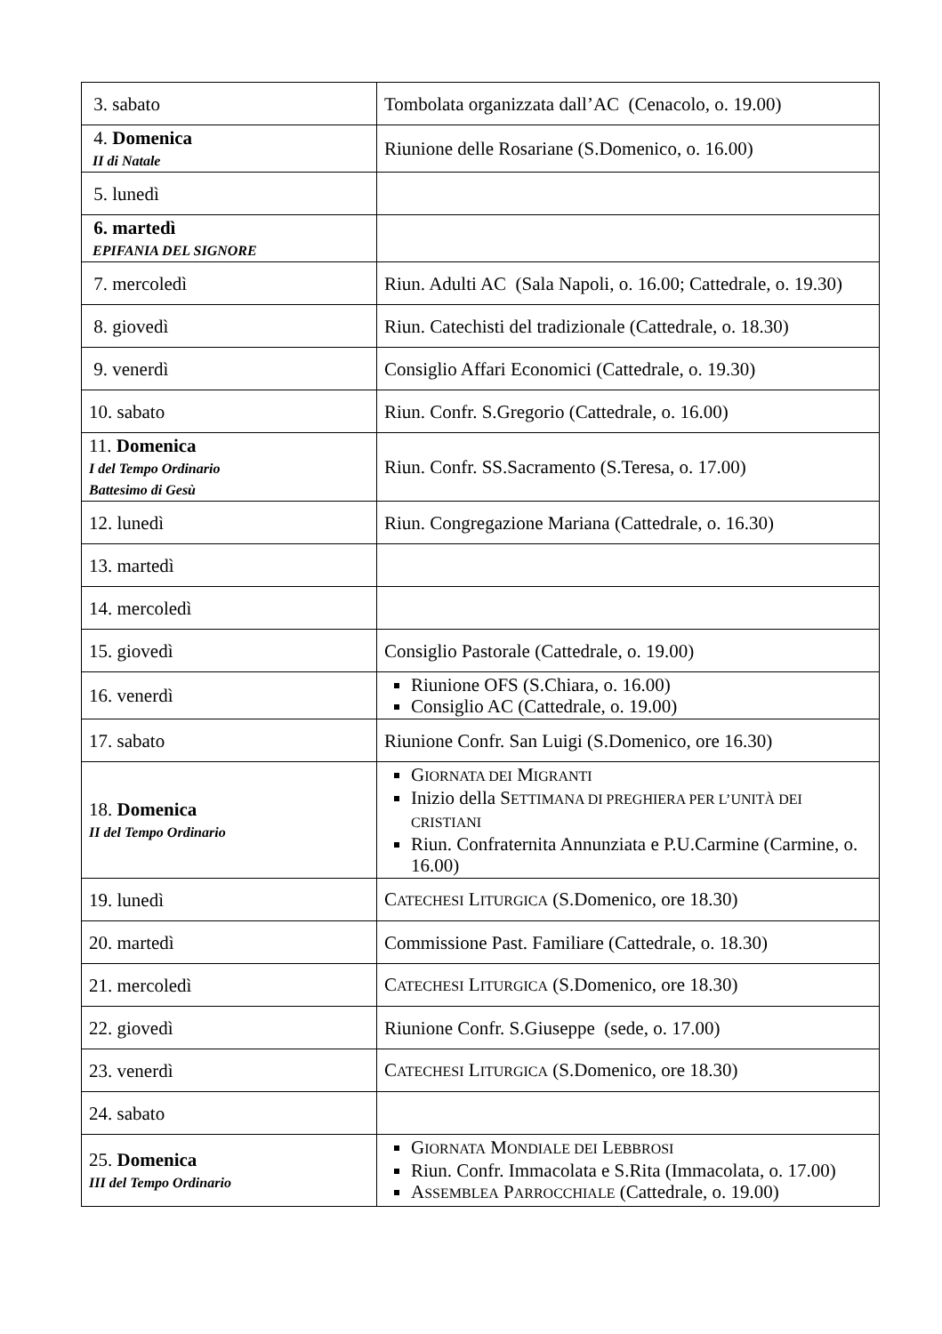| 3. sabato | Tombolata organizzata dall’AC (Cenacolo, o. 19.00) |
| 4. Domenica II di Natale | Riunione delle Rosariane (S.Domenico, o. 16.00) |
| 5. lunedì | |
| 6. martedì EPIFANIA DEL SIGNORE | |
| 7. mercoledì | Riun. Adulti AC (Sala Napoli, o. 16.00; Cattedrale, o. 19.30) |
| 8. giovedì | Riun. Catechisti del tradizionale (Cattedrale, o. 18.30) |
| 9. venerdì | Consiglio Affari Economici (Cattedrale, o. 19.30) |
| 10. sabato | Riun. Confr. S.Gregorio (Cattedrale, o. 16.00) |
| 11. Domenica I del Tempo Ordinario Battesimo di Gesù | Riun. Confr. SS.Sacramento (S.Teresa, o. 17.00) |
| 12. lunedì | Riun. Congregazione Mariana (Cattedrale, o. 16.30) |
| 13. martedì | |
| 14. mercoledì | |
| 15. giovedì | Consiglio Pastorale (Cattedrale, o. 19.00) |
| 16. venerdì | Riunione OFS (S.Chiara, o. 16.00) Consiglio AC (Cattedrale, o. 19.00) |
| 17. sabato | Riunione Confr. San Luigi (S.Domenico, ore 16.30) |
| 18. Domenica II del Tempo Ordinario | G IORNATA DEI M IGRANTI Inizio della S ETTIMANA DI PREGHIERA PER L’UNITÀ DEI CRISTIANI Riun. Confraternita Annunziata e P.U.Carmine (Carmine, o. 16.00) |
| 19. lunedì | C ATECHESI L ITURGICA (S.Domenico, ore 18.30) |
| 20. martedì | Commissione Past. Familiare (Cattedrale, o. 18.30) |
| 21. mercoledì | C ATECHESI L ITURGICA (S.Domenico, ore 18.30) |
| 22. giovedì | Riunione Confr. S.Giuseppe (sede, o. 17.00) |
| 23. venerdì | C ATECHESI L ITURGICA (S.Domenico, ore 18.30) |
| 24. sabato | |
| 25. Domenica III del Tempo Ordinario | G IORNATA M ONDIALE DEI L EBBROSI Riun. Confr. Immacolata e S.Rita (Immacolata, o. 17.00) A SSEMBLEA P ARROCCHIALE (Cattedrale, o. 19.00) |